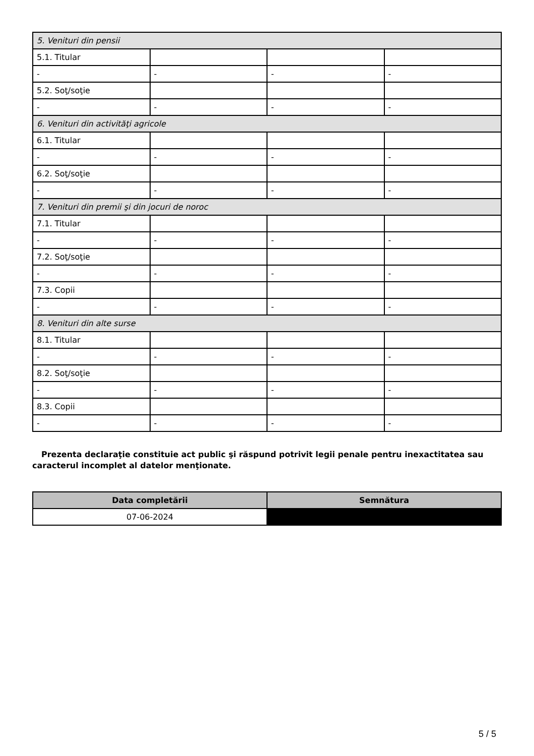| 5. Venituri din pensii | | | |
| 5.1. Titular | | | |
| - | - | - | - |
| 5.2. Soţ/soţie | | | |
| - | - | - | - |
| 6. Venituri din activităţi agricole | | | |
| 6.1. Titular | | | |
| - | - | - | - |
| 6.2. Soţ/soţie | | | |
| - | - | - | - |
| 7. Venituri din premii şi din jocuri de noroc | | | |
| 7.1. Titular | | | |
| - | - | - | - |
| 7.2. Soţ/soţie | | | |
| - | - | - | - |
| 7.3. Copii | | | |
| - | - | - | - |
| 8. Venituri din alte surse | | | |
| 8.1. Titular | | | |
| - | - | - | - |
| 8.2. Soţ/soţie | | | |
| - | - | - | - |
| 8.3. Copii | | | |
| - | - | - | - |
Prezenta declaraţie constituie act public şi răspund potrivit legii penale pentru inexactitatea sau caracterul incomplet al datelor menţionate.
| Data completării | Semnătura |
| --- | --- |
| 07-06-2024 | |
5 / 5